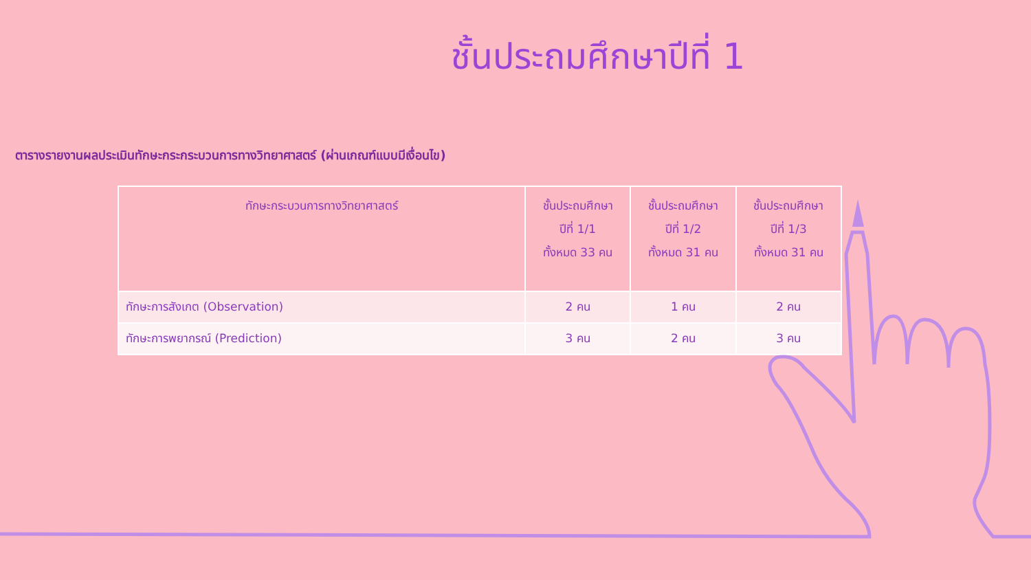ชั้นประถมศึกษาปีที่ 1
ตารางรายงานผลประเมินทักษะกระกระบวนการทางวิทยาศาสตร์ (ผ่านเกณฑ์แบบมีเงื่อนไข)
| ทักษะกระบวนการทางวิทยาศาสตร์ | ชั้นประถมศึกษา ปีที่ 1/1 ทั้งหมด 33 คน | ชั้นประถมศึกษา ปีที่ 1/2 ทั้งหมด 31 คน | ชั้นประถมศึกษา ปีที่ 1/3 ทั้งหมด 31 คน |
| --- | --- | --- | --- |
| ทักษะการสังเกต (Observation) | 2 คน | 1 คน | 2 คน |
| ทักษะการพยากรณ์ (Prediction) | 3 คน | 2 คน | 3 คน |